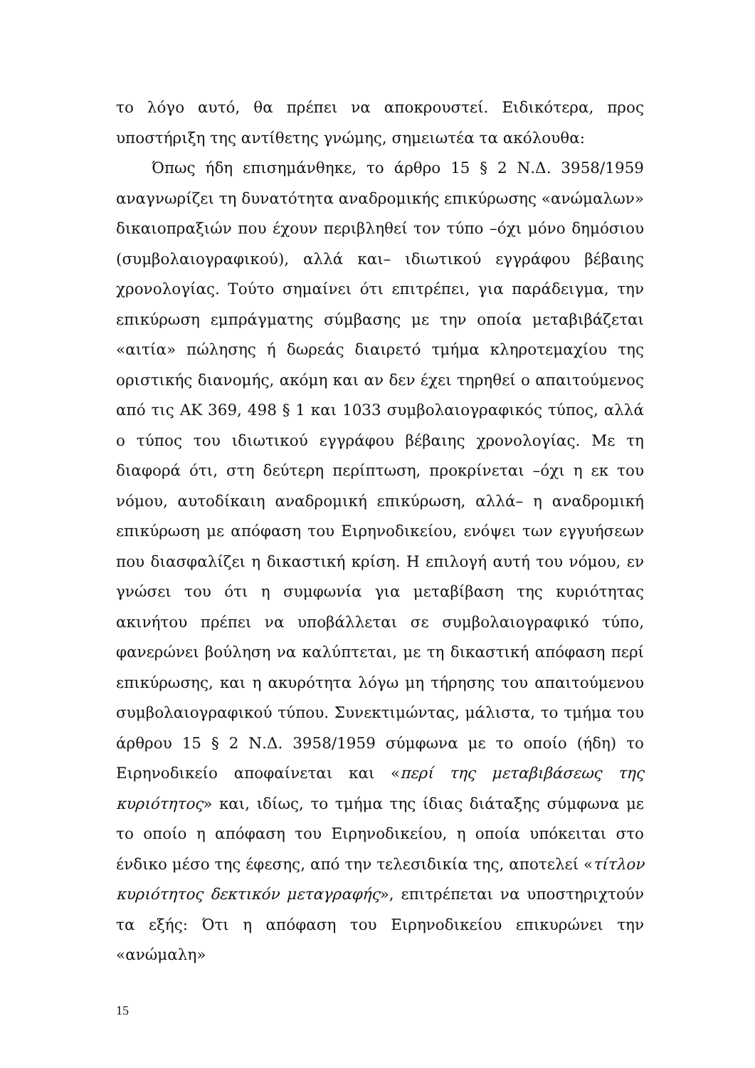το λόγο αυτό, θα πρέπει να αποκρουστεί. Ειδικότερα, προς υποστήριξη της αντίθετης γνώμης, σημειωτέα τα ακόλουθα:
Όπως ήδη επισημάνθηκε, το άρθρο 15 § 2 Ν.Δ. 3958/1959 αναγνωρίζει τη δυνατότητα αναδρομικής επικύρωσης «ανώμαλων» δικαιοπραξιών που έχουν περιβληθεί τον τύπο –όχι μόνο δημόσιου (συμβολαιογραφικού), αλλά και– ιδιωτικού εγγράφου βέβαιης χρονολογίας. Τούτο σημαίνει ότι επιτρέπει, για παράδειγμα, την επικύρωση εμπράγματης σύμβασης με την οποία μεταβιβάζεται «αιτία» πώλησης ή δωρεάς διαιρετό τμήμα κληροτεμαχίου της οριστικής διανομής, ακόμη και αν δεν έχει τηρηθεί ο απαιτούμενος από τις ΑΚ 369, 498 § 1 και 1033 συμβολαιογραφικός τύπος, αλλά ο τύπος του ιδιωτικού εγγράφου βέβαιης χρονολογίας. Με τη διαφορά ότι, στη δεύτερη περίπτωση, προκρίνεται –όχι η εκ του νόμου, αυτοδίκαιη αναδρομική επικύρωση, αλλά– η αναδρομική επικύρωση με απόφαση του Ειρηνοδικείου, ενόψει των εγγυήσεων που διασφαλίζει η δικαστική κρίση. Η επιλογή αυτή του νόμου, εν γνώσει του ότι η συμφωνία για μεταβίβαση της κυριότητας ακινήτου πρέπει να υποβάλλεται σε συμβολαιογραφικό τύπο, φανερώνει βούληση να καλύπτεται, με τη δικαστική απόφαση περί επικύρωσης, και η ακυρότητα λόγω μη τήρησης του απαιτούμενου συμβολαιογραφικού τύπου. Συνεκτιμώντας, μάλιστα, το τμήμα του άρθρου 15 § 2 Ν.Δ. 3958/1959 σύμφωνα με το οποίο (ήδη) το Ειρηνοδικείο αποφαίνεται και «περί της μεταβιβάσεως της κυριότητος» και, ιδίως, το τμήμα της ίδιας διάταξης σύμφωνα με το οποίο η απόφαση του Ειρηνοδικείου, η οποία υπόκειται στο ένδικο μέσο της έφεσης, από την τελεσιδικία της, αποτελεί «τίτλον κυριότητος δεκτικόν μεταγραφής», επιτρέπεται να υποστηριχτούν τα εξής: Ότι η απόφαση του Ειρηνοδικείου επικυρώνει την «ανώμαλη»
15